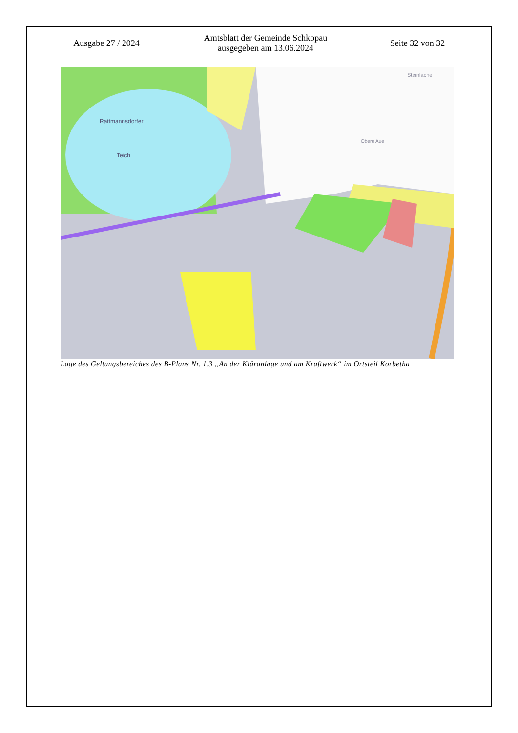| Ausgabe 27 / 2024 | Amtsblatt der Gemeinde Schkopau ausgegeben am 13.06.2024 | Seite 32 von 32 |
Rattmannsdorfer
Teich
Steinlache
Obere Aue
Lage des Geltungsbereiches des B-Plans Nr. 1.3 „An der Kläranlage und am Kraftwerk“ im Ortsteil Korbetha